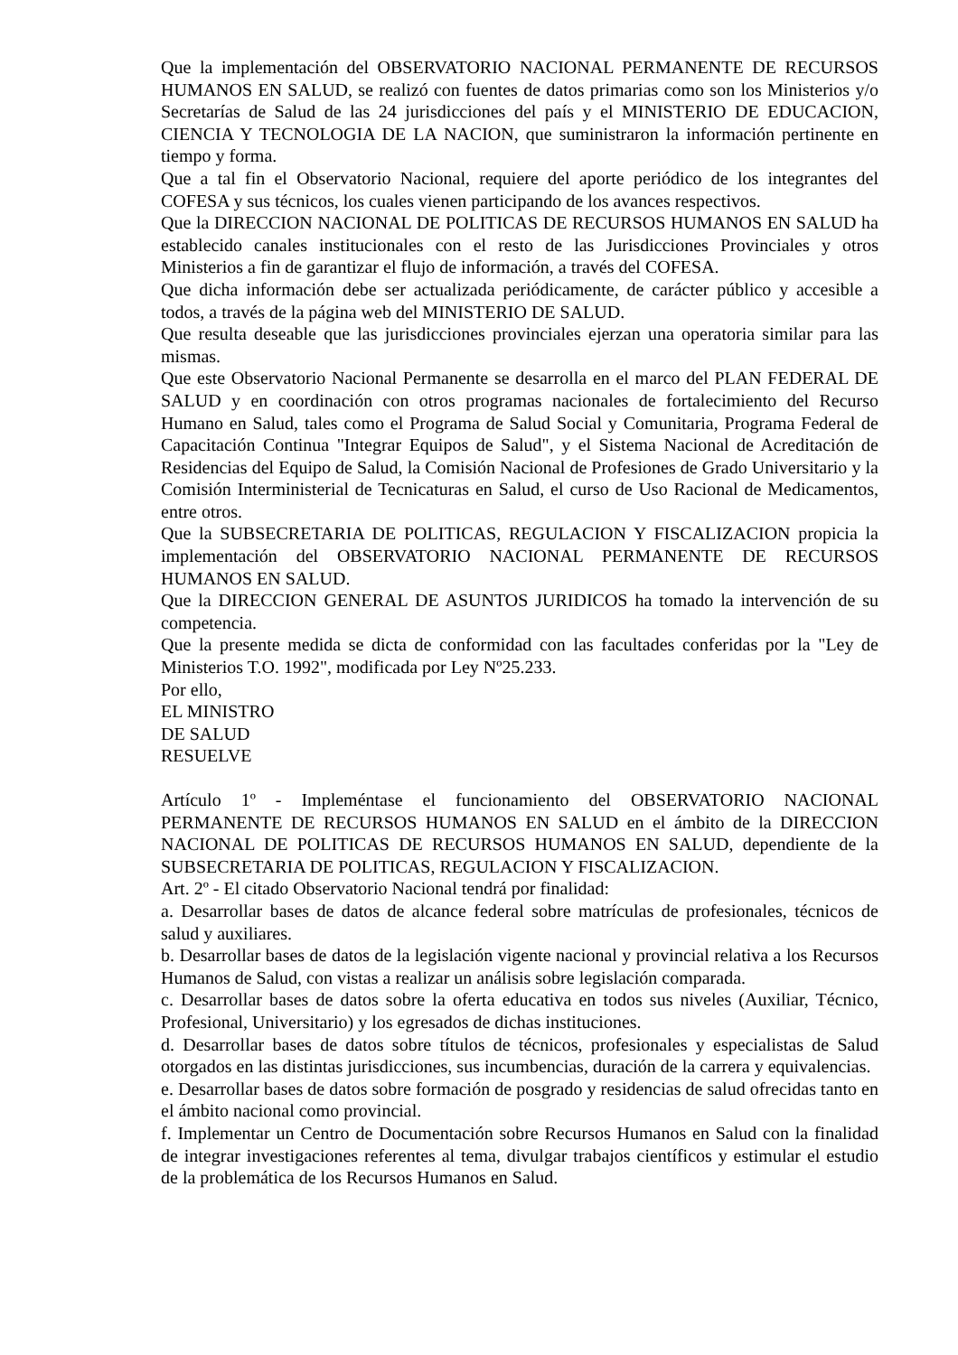Que la implementación del OBSERVATORIO NACIONAL PERMANENTE DE RECURSOS HUMANOS EN SALUD, se realizó con fuentes de datos primarias como son los Ministerios y/o Secretarías de Salud de las 24 jurisdicciones del país y el MINISTERIO DE EDUCACION, CIENCIA Y TECNOLOGIA DE LA NACION, que suministraron la información pertinente en tiempo y forma.
Que a tal fin el Observatorio Nacional, requiere del aporte periódico de los integrantes del COFESA y sus técnicos, los cuales vienen participando de los avances respectivos.
Que la DIRECCION NACIONAL DE POLITICAS DE RECURSOS HUMANOS EN SALUD ha establecido canales institucionales con el resto de las Jurisdicciones Provinciales y otros Ministerios a fin de garantizar el flujo de información, a través del COFESA.
Que dicha información debe ser actualizada periódicamente, de carácter público y accesible a todos, a través de la página web del MINISTERIO DE SALUD.
Que resulta deseable que las jurisdicciones provinciales ejerzan una operatoria similar para las mismas.
Que este Observatorio Nacional Permanente se desarrolla en el marco del PLAN FEDERAL DE SALUD y en coordinación con otros programas nacionales de fortalecimiento del Recurso Humano en Salud, tales como el Programa de Salud Social y Comunitaria, Programa Federal de Capacitación Continua "Integrar Equipos de Salud", y el Sistema Nacional de Acreditación de Residencias del Equipo de Salud, la Comisión Nacional de Profesiones de Grado Universitario y la Comisión Interministerial de Tecnicaturas en Salud, el curso de Uso Racional de Medicamentos, entre otros.
Que la SUBSECRETARIA DE POLITICAS, REGULACION Y FISCALIZACION propicia la implementación del OBSERVATORIO NACIONAL PERMANENTE DE RECURSOS HUMANOS EN SALUD.
Que la DIRECCION GENERAL DE ASUNTOS JURIDICOS ha tomado la intervención de su competencia.
Que la presente medida se dicta de conformidad con las facultades conferidas por la "Ley de Ministerios T.O. 1992", modificada por Ley Nº25.233.
Por ello,
EL MINISTRO
DE SALUD
RESUELVE
Artículo 1º - Impleméntase el funcionamiento del OBSERVATORIO NACIONAL PERMANENTE DE RECURSOS HUMANOS EN SALUD en el ámbito de la DIRECCION NACIONAL DE POLITICAS DE RECURSOS HUMANOS EN SALUD, dependiente de la SUBSECRETARIA DE POLITICAS, REGULACION Y FISCALIZACION.
Art. 2º - El citado Observatorio Nacional tendrá por finalidad:
a. Desarrollar bases de datos de alcance federal sobre matrículas de profesionales, técnicos de salud y auxiliares.
b. Desarrollar bases de datos de la legislación vigente nacional y provincial relativa a los Recursos Humanos de Salud, con vistas a realizar un análisis sobre legislación comparada.
c. Desarrollar bases de datos sobre la oferta educativa en todos sus niveles (Auxiliar, Técnico, Profesional, Universitario) y los egresados de dichas instituciones.
d. Desarrollar bases de datos sobre títulos de técnicos, profesionales y especialistas de Salud otorgados en las distintas jurisdicciones, sus incumbencias, duración de la carrera y equivalencias.
e. Desarrollar bases de datos sobre formación de posgrado y residencias de salud ofrecidas tanto en el ámbito nacional como provincial.
f. Implementar un Centro de Documentación sobre Recursos Humanos en Salud con la finalidad de integrar investigaciones referentes al tema, divulgar trabajos científicos y estimular el estudio de la problemática de los Recursos Humanos en Salud.